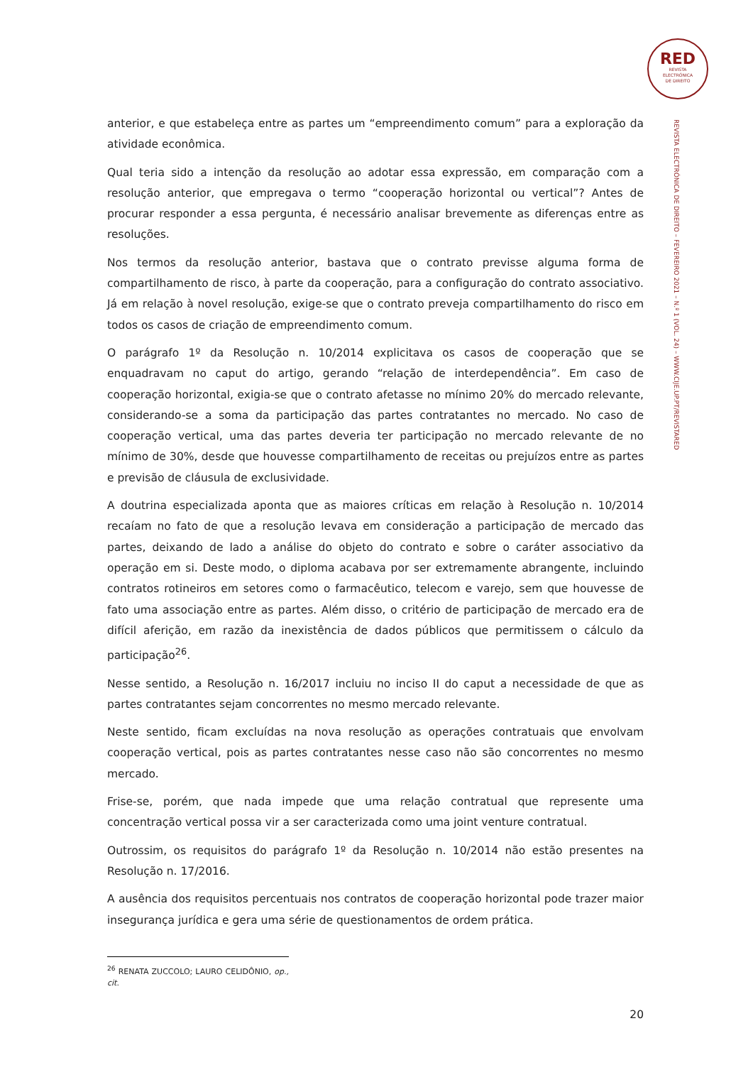RED
REVISTA
ELECTRÓNICA
DE DIREITO
REVISTA ELECTRÓNICA DE DIREITO – FEVEREIRO 2021 – N.º 1 (VOL. 24) – WWW.CIJE.UP.PT/REVISTARED
anterior, e que estabeleça entre as partes um “empreendimento comum” para a exploração da atividade econômica.
Qual teria sido a intenção da resolução ao adotar essa expressão, em comparação com a resolução anterior, que empregava o termo “cooperação horizontal ou vertical”? Antes de procurar responder a essa pergunta, é necessário analisar brevemente as diferenças entre as resoluções.
Nos termos da resolução anterior, bastava que o contrato previsse alguma forma de compartilhamento de risco, à parte da cooperação, para a configuração do contrato associativo. Já em relação à novel resolução, exige-se que o contrato preveja compartilhamento do risco em todos os casos de criação de empreendimento comum.
O parágrafo 1º da Resolução n. 10/2014 explicitava os casos de cooperação que se enquadravam no caput do artigo, gerando “relação de interdependência”. Em caso de cooperação horizontal, exigia-se que o contrato afetasse no mínimo 20% do mercado relevante, considerando-se a soma da participação das partes contratantes no mercado. No caso de cooperação vertical, uma das partes deveria ter participação no mercado relevante de no mínimo de 30%, desde que houvesse compartilhamento de receitas ou prejuízos entre as partes e previsão de cláusula de exclusividade.
A doutrina especializada aponta que as maiores críticas em relação à Resolução n. 10/2014 recaíam no fato de que a resolução levava em consideração a participação de mercado das partes, deixando de lado a análise do objeto do contrato e sobre o caráter associativo da operação em si. Deste modo, o diploma acabava por ser extremamente abrangente, incluindo contratos rotineiros em setores como o farmacêutico, telecom e varejo, sem que houvesse de fato uma associação entre as partes. Além disso, o critério de participação de mercado era de difícil aferição, em razão da inexistência de dados públicos que permitissem o cálculo da participação<sup>26</sup>.
Nesse sentido, a Resolução n. 16/2017 incluiu no inciso II do caput a necessidade de que as partes contratantes sejam concorrentes no mesmo mercado relevante.
Neste sentido, ficam excluídas na nova resolução as operações contratuais que envolvam cooperação vertical, pois as partes contratantes nesse caso não são concorrentes no mesmo mercado.
Frise-se, porém, que nada impede que uma relação contratual que represente uma concentração vertical possa vir a ser caracterizada como uma joint venture contratual.
Outrossim, os requisitos do parágrafo 1º da Resolução n. 10/2014 não estão presentes na Resolução n. 17/2016.
A ausência dos requisitos percentuais nos contratos de cooperação horizontal pode trazer maior insegurança jurídica e gera uma série de questionamentos de ordem prática.
<sup>26</sup> RENATA ZUCCOLO; LAURO CELIDÔNIO, op., cit.
20